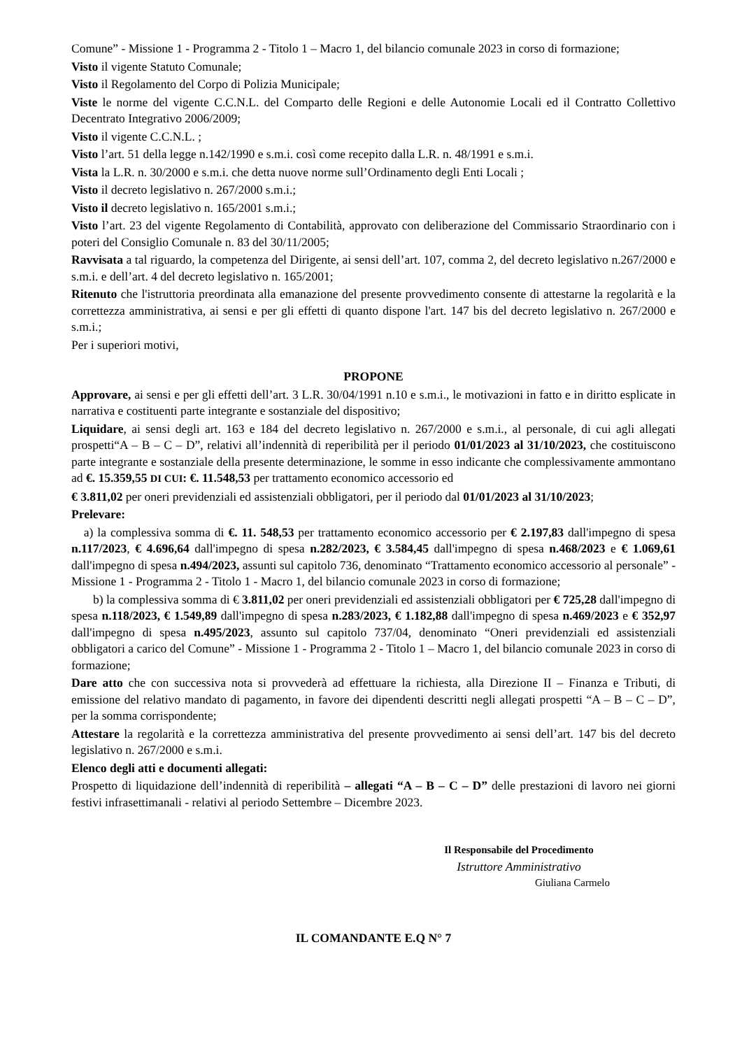Comune” - Missione 1 - Programma 2 - Titolo 1 – Macro 1, del bilancio comunale 2023 in corso di formazione;
Visto il vigente Statuto Comunale;
Visto il Regolamento del Corpo di Polizia Municipale;
Viste le norme del vigente C.C.N.L. del Comparto delle Regioni e delle Autonomie Locali ed il Contratto Collettivo Decentrato Integrativo 2006/2009;
Visto il vigente C.C.N.L. ;
Visto l’art. 51 della legge n.142/1990 e s.m.i. così come recepito dalla L.R. n. 48/1991 e s.m.i.
Vista la L.R. n. 30/2000 e s.m.i. che detta nuove norme sull’Ordinamento degli Enti Locali ;
Visto il decreto legislativo n. 267/2000 s.m.i.;
Visto il decreto legislativo n. 165/2001 s.m.i.;
Visto l’art. 23 del vigente Regolamento di Contabilità, approvato con deliberazione del Commissario Straordinario con i poteri del Consiglio Comunale n. 83 del 30/11/2005;
Ravvisata a tal riguardo, la competenza del Dirigente, ai sensi dell’art. 107, comma 2, del decreto legislativo n.267/2000 e s.m.i. e dell’art. 4 del decreto legislativo n. 165/2001;
Ritenuto che l'istruttoria preordinata alla emanazione del presente provvedimento consente di attestarne la regolarità e la correttezza amministrativa, ai sensi e per gli effetti di quanto dispone l'art. 147 bis del decreto legislativo n. 267/2000 e s.m.i.;
Per i superiori motivi,
PROPONE
Approvare, ai sensi e per gli effetti dell’art. 3 L.R. 30/04/1991 n.10 e s.m.i., le motivazioni in fatto e in diritto esplicate in narrativa e costituenti parte integrante e sostanziale del dispositivo;
Liquidare, ai sensi degli art. 163 e 184 del decreto legislativo n. 267/2000 e s.m.i., al personale, di cui agli allegati prospetti“A – B – C – D”, relativi all’indennità di reperibilità per il periodo 01/01/2023 al 31/10/2023, che costituiscono parte integrante e sostanziale della presente determinazione, le somme in esso indicante che complessivamente ammontano ad €. 15.359,55 DI CUI: €. 11.548,53 per trattamento economico accessorio ed
€ 3.811,02 per oneri previdenziali ed assistenziali obbligatori, per il periodo dal 01/01/2023 al 31/10/2023;
Prelevare:
a) la complessiva somma di €. 11. 548,53 per trattamento economico accessorio per € 2.197,83 dall'impegno di spesa n.117/2023, € 4.696,64 dall'impegno di spesa n.282/2023, € 3.584,45 dall'impegno di spesa n.468/2023 e € 1.069,61 dall'impegno di spesa n.494/2023, assunti sul capitolo 736, denominato “Trattamento economico accessorio al personale” - Missione 1 - Programma 2 - Titolo 1 - Macro 1, del bilancio comunale 2023 in corso di formazione;
b) la complessiva somma di € 3.811,02 per oneri previdenziali ed assistenziali obbligatori per € 725,28 dall'impegno di spesa n.118/2023, € 1.549,89 dall'impegno di spesa n.283/2023, € 1.182,88 dall'impegno di spesa n.469/2023 e € 352,97 dall'impegno di spesa n.495/2023, assunto sul capitolo 737/04, denominato “Oneri previdenziali ed assistenziali obbligatori a carico del Comune” - Missione 1 - Programma 2 - Titolo 1 – Macro 1, del bilancio comunale 2023 in corso di formazione;
Dare atto che con successiva nota si provvederà ad effettuare la richiesta, alla Direzione II – Finanza e Tributi, di emissione del relativo mandato di pagamento, in favore dei dipendenti descritti negli allegati prospetti “A – B – C – D”, per la somma corrispondente;
Attestare la regolarità e la correttezza amministrativa del presente provvedimento ai sensi dell’art. 147 bis del decreto legislativo n. 267/2000 e s.m.i.
Elenco degli atti e documenti allegati:
Prospetto di liquidazione dell’indennità di reperibilità – allegati “A – B – C – D” delle prestazioni di lavoro nei giorni festivi infrasettimanali - relativi al periodo Settembre – Dicembre 2023.
Il Responsabile del Procedimento
Istruttore Amministrativo
Giuliana Carmelo
IL COMANDANTE E.Q N° 7